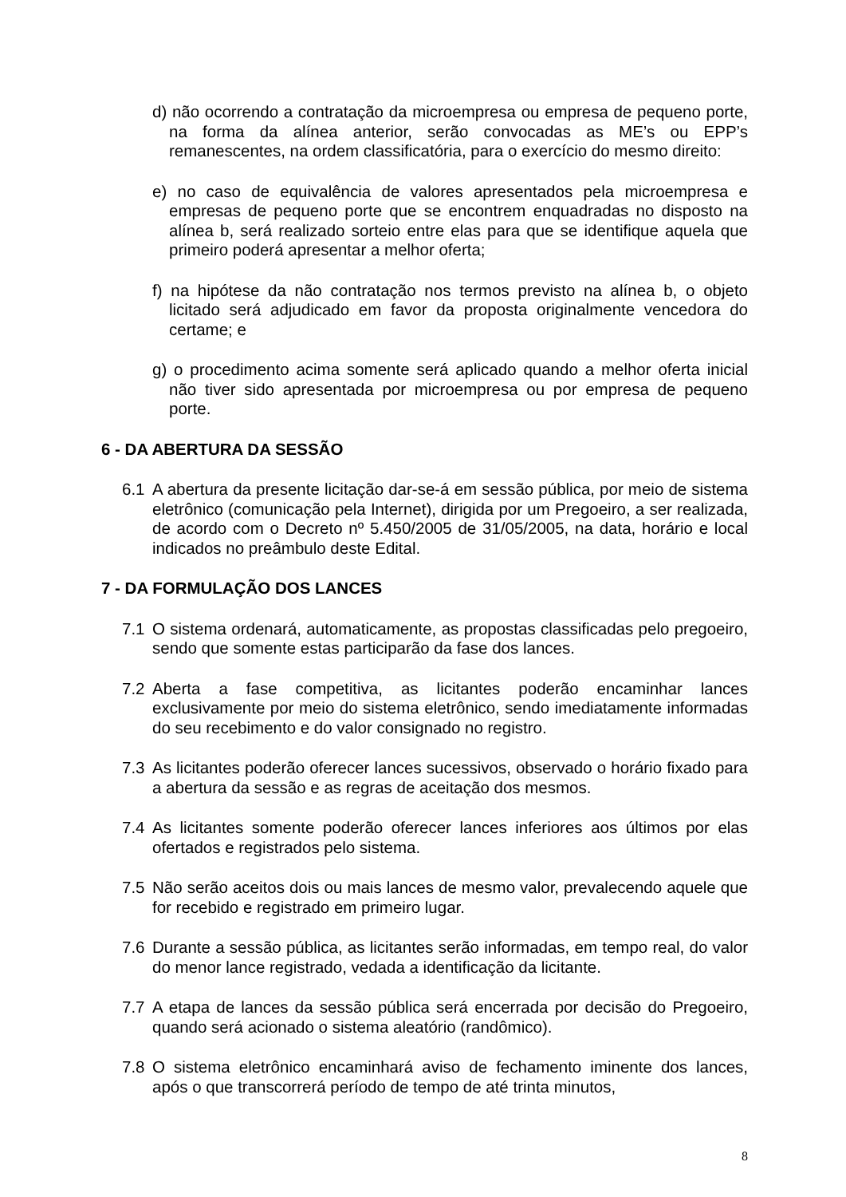d) não ocorrendo a contratação da microempresa ou empresa de pequeno porte, na forma da alínea anterior, serão convocadas as ME’s ou EPP’s remanescentes, na ordem classificatória, para o exercício do mesmo direito:
e) no caso de equivalência de valores apresentados pela microempresa e empresas de pequeno porte que se encontrem enquadradas no disposto na alínea b, será realizado sorteio entre elas para que se identifique aquela que primeiro poderá apresentar a melhor oferta;
f) na hipótese da não contratação nos termos previsto na alínea b, o objeto licitado será adjudicado em favor da proposta originalmente vencedora do certame; e
g) o procedimento acima somente será aplicado quando a melhor oferta inicial não tiver sido apresentada por microempresa ou por empresa de pequeno porte.
6 - DA ABERTURA DA SESSÃO
6.1 A abertura da presente licitação dar-se-á em sessão pública, por meio de sistema eletrônico (comunicação pela Internet), dirigida por um Pregoeiro, a ser realizada, de acordo com o Decreto nº 5.450/2005 de 31/05/2005, na data, horário e local indicados no preâmbulo deste Edital.
7 - DA FORMULAÇÃO DOS LANCES
7.1 O sistema ordenará, automaticamente, as propostas classificadas pelo pregoeiro, sendo que somente estas participarão da fase dos lances.
7.2 Aberta a fase competitiva, as licitantes poderão encaminhar lances exclusivamente por meio do sistema eletrônico, sendo imediatamente informadas do seu recebimento e do valor consignado no registro.
7.3 As licitantes poderão oferecer lances sucessivos, observado o horário fixado para a abertura da sessão e as regras de aceitação dos mesmos.
7.4 As licitantes somente poderão oferecer lances inferiores aos últimos por elas ofertados e registrados pelo sistema.
7.5 Não serão aceitos dois ou mais lances de mesmo valor, prevalecendo aquele que for recebido e registrado em primeiro lugar.
7.6 Durante a sessão pública, as licitantes serão informadas, em tempo real, do valor do menor lance registrado, vedada a identificação da licitante.
7.7 A etapa de lances da sessão pública será encerrada por decisão do Pregoeiro, quando será acionado o sistema aleatório (randômico).
7.8 O sistema eletrônico encaminhará aviso de fechamento iminente dos lances, após o que transcorrerá período de tempo de até trinta minutos,
8